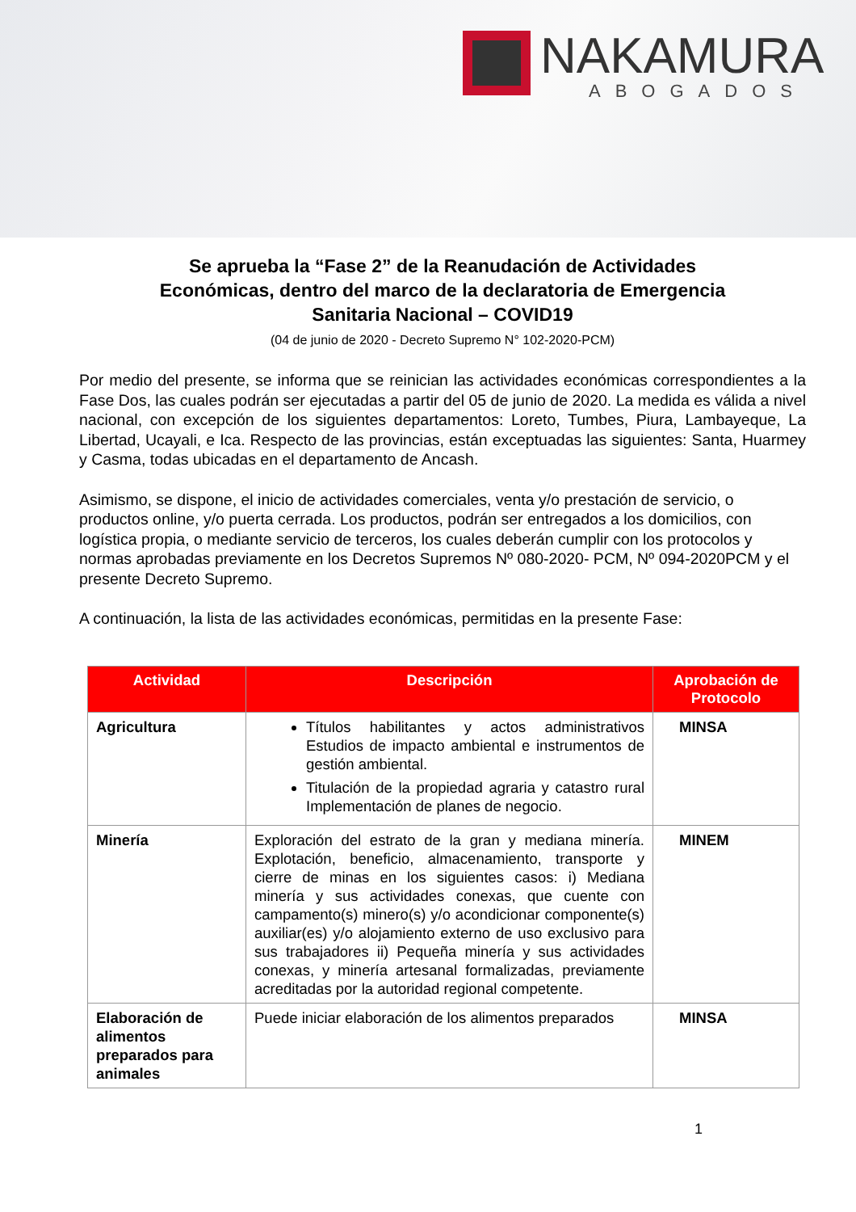NAKAMURA
ABOGADOS
Se aprueba la “Fase 2” de la Reanudación de Actividades
Económicas, dentro del marco de la declaratoria de Emergencia
Sanitaria Nacional – COVID19
(04 de junio de 2020 - Decreto Supremo N° 102-2020-PCM)
Por medio del presente, se informa que se reinician las actividades económicas correspondientes a la Fase Dos, las cuales podrán ser ejecutadas a partir del 05 de junio de 2020. La medida es válida a nivel nacional, con excepción de los siguientes departamentos: Loreto, Tumbes, Piura, Lambayeque, La Libertad, Ucayali, e Ica. Respecto de las provincias, están exceptuadas las siguientes: Santa, Huarmey y Casma, todas ubicadas en el departamento de Ancash.
Asimismo, se dispone, el inicio de actividades comerciales, venta y/o prestación de servicio, o productos online, y/o puerta cerrada. Los productos, podrán ser entregados a los domicilios, con logística propia, o mediante servicio de terceros, los cuales deberán cumplir con los protocolos y normas aprobadas previamente en los Decretos Supremos Nº 080-2020- PCM, Nº 094-2020PCM y el presente Decreto Supremo.
A continuación, la lista de las actividades económicas, permitidas en la presente Fase:
| Actividad | Descripción | Aprobación de Protocolo |
| --- | --- | --- |
| Agricultura | Títulos habilitantes y actos administrativos Estudios de impacto ambiental e instrumentos de gestión ambiental. Titulación de la propiedad agraria y catastro rural Implementación de planes de negocio. | MINSA |
| Minería | Exploración del estrato de la gran y mediana minería. Explotación, beneficio, almacenamiento, transporte y cierre de minas en los siguientes casos: i) Mediana minería y sus actividades conexas, que cuente con campamento(s) minero(s) y/o acondicionar componente(s) auxiliar(es) y/o alojamiento externo de uso exclusivo para sus trabajadores ii) Pequeña minería y sus actividades conexas, y minería artesanal formalizadas, previamente acreditadas por la autoridad regional competente. | MINEM |
| Elaboración de alimentos preparados para animales | Puede iniciar elaboración de los alimentos preparados | MINSA |
1